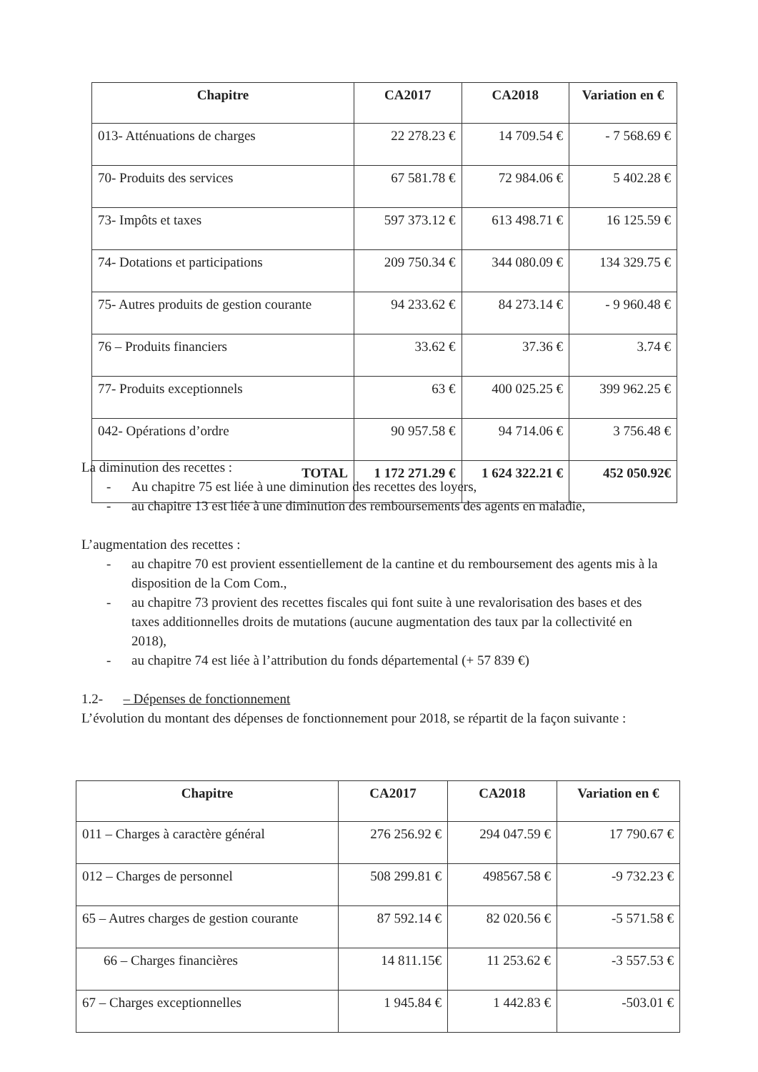| Chapitre | CA2017 | CA2018 | Variation en € |
| --- | --- | --- | --- |
| 013- Atténuations de charges | 22 278.23 € | 14 709.54 € | - 7 568.69 € |
| 70- Produits des services | 67 581.78 € | 72 984.06 € | 5 402.28 € |
| 73- Impôts et taxes | 597 373.12 € | 613 498.71 € | 16 125.59 € |
| 74- Dotations et participations | 209 750.34 € | 344 080.09 € | 134 329.75 € |
| 75- Autres produits de gestion courante | 94 233.62 € | 84 273.14 € | - 9 960.48 € |
| 76 – Produits financiers | 33.62 € | 37.36 € | 3.74 € |
| 77- Produits exceptionnels | 63 € | 400 025.25 € | 399 962.25 € |
| 042- Opérations d’ordre | 90 957.58 € | 94 714.06 € | 3 756.48 € |
| TOTAL | 1 172 271.29 € | 1 624 322.21 € | 452 050.92€ |
La diminution des recettes :
- Au chapitre 75 est liée à une diminution des recettes des loyers,
- au chapitre 13 est liée à une diminution des remboursements des agents en maladie,
L’augmentation des recettes :
- au chapitre 70 est provient essentiellement de la cantine et du remboursement des agents mis à la disposition de la Com Com.,
- au chapitre 73 provient des recettes fiscales qui font suite à une revalorisation des bases et des taxes additionnelles droits de mutations (aucune augmentation des taux par la collectivité en 2018),
- au chapitre 74 est liée à l’attribution du fonds départemental (+ 57 839 €)
1.2- – Dépenses de fonctionnement
L’évolution du montant des dépenses de fonctionnement pour 2018, se répartit de la façon suivante :
| Chapitre | CA2017 | CA2018 | Variation en € |
| --- | --- | --- | --- |
| 011 – Charges à caractère général | 276 256.92 € | 294 047.59 € | 17 790.67 € |
| 012 – Charges de personnel | 508 299.81 € | 498567.58 € | -9 732.23 € |
| 65 – Autres charges de gestion courante | 87 592.14 € | 82 020.56 € | -5 571.58 € |
| 66 – Charges financières | 14 811.15€ | 11 253.62 € | -3 557.53 € |
| 67 – Charges exceptionnelles | 1 945.84 € | 1 442.83 € | -503.01 € |